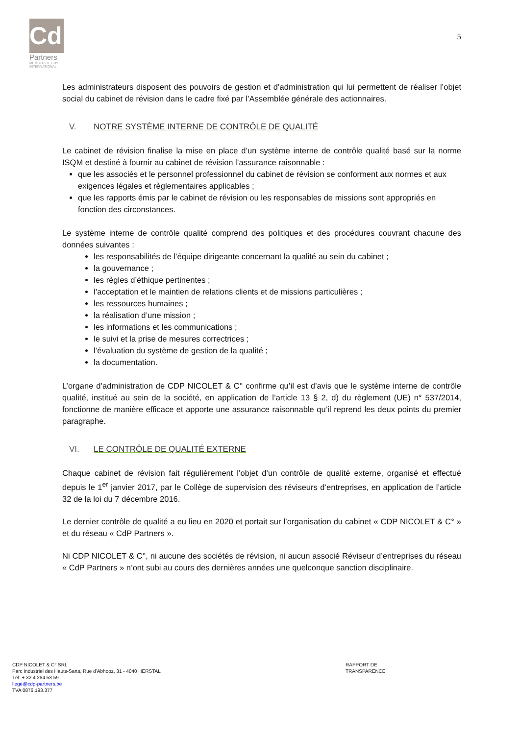CdP
Partners
MEMBER OF UHY
INTERNATIONAL
5
Les administrateurs disposent des pouvoirs de gestion et d’administration qui lui permettent de réaliser l’objet social du cabinet de révision dans le cadre fixé par l’Assemblée générale des actionnaires.
V. NOTRE SYSTÈME INTERNE DE CONTRÔLE DE QUALITÉ
Le cabinet de révision finalise la mise en place d’un système interne de contrôle qualité basé sur la norme ISQM et destiné à fournir au cabinet de révision l’assurance raisonnable :
que les associés et le personnel professionnel du cabinet de révision se conforment aux normes et aux exigences légales et règlementaires applicables ;
que les rapports émis par le cabinet de révision ou les responsables de missions sont appropriés en fonction des circonstances.
Le système interne de contrôle qualité comprend des politiques et des procédures couvrant chacune des données suivantes :
les responsabilités de l’équipe dirigeante concernant la qualité au sein du cabinet ;
la gouvernance ;
les règles d’éthique pertinentes ;
l’acceptation et le maintien de relations clients et de missions particulières ;
les ressources humaines ;
la réalisation d’une mission ;
les informations et les communications ;
le suivi et la prise de mesures correctrices ;
l’évaluation du système de gestion de la qualité ;
la documentation.
L’organe d’administration de CDP NICOLET & C° confirme qu’il est d’avis que le système interne de contrôle qualité, institué au sein de la société, en application de l’article 13 § 2, d) du règlement (UE) n° 537/2014, fonctionne de manière efficace et apporte une assurance raisonnable qu’il reprend les deux points du premier paragraphe.
VI. LE CONTRÔLE DE QUALITÉ EXTERNE
Chaque cabinet de révision fait régulièrement l’objet d’un contrôle de qualité externe, organisé et effectué depuis le 1<sup>er</sup> janvier 2017, par le Collège de supervision des réviseurs d’entreprises, en application de l’article 32 de la loi du 7 décembre 2016.
Le dernier contrôle de qualité a eu lieu en 2020 et portait sur l’organisation du cabinet « CDP NICOLET & C° » et du réseau « CdP Partners ».
Ni CDP NICOLET & C°, ni aucune des sociétés de révision, ni aucun associé Réviseur d’entreprises du réseau « CdP Partners » n’ont subi au cours des dernières années une quelconque sanction disciplinaire.
CDP NICOLET & C° SRL RAPPORT DE TRANSPARENCE
Parc Industriel des Hauts-Sarts, Rue d’Abhooz, 31 - 4040 HERSTAL
Tél: + 32 4 264 53 59
liege@cdp-partners.be
TVA 0876.193.377